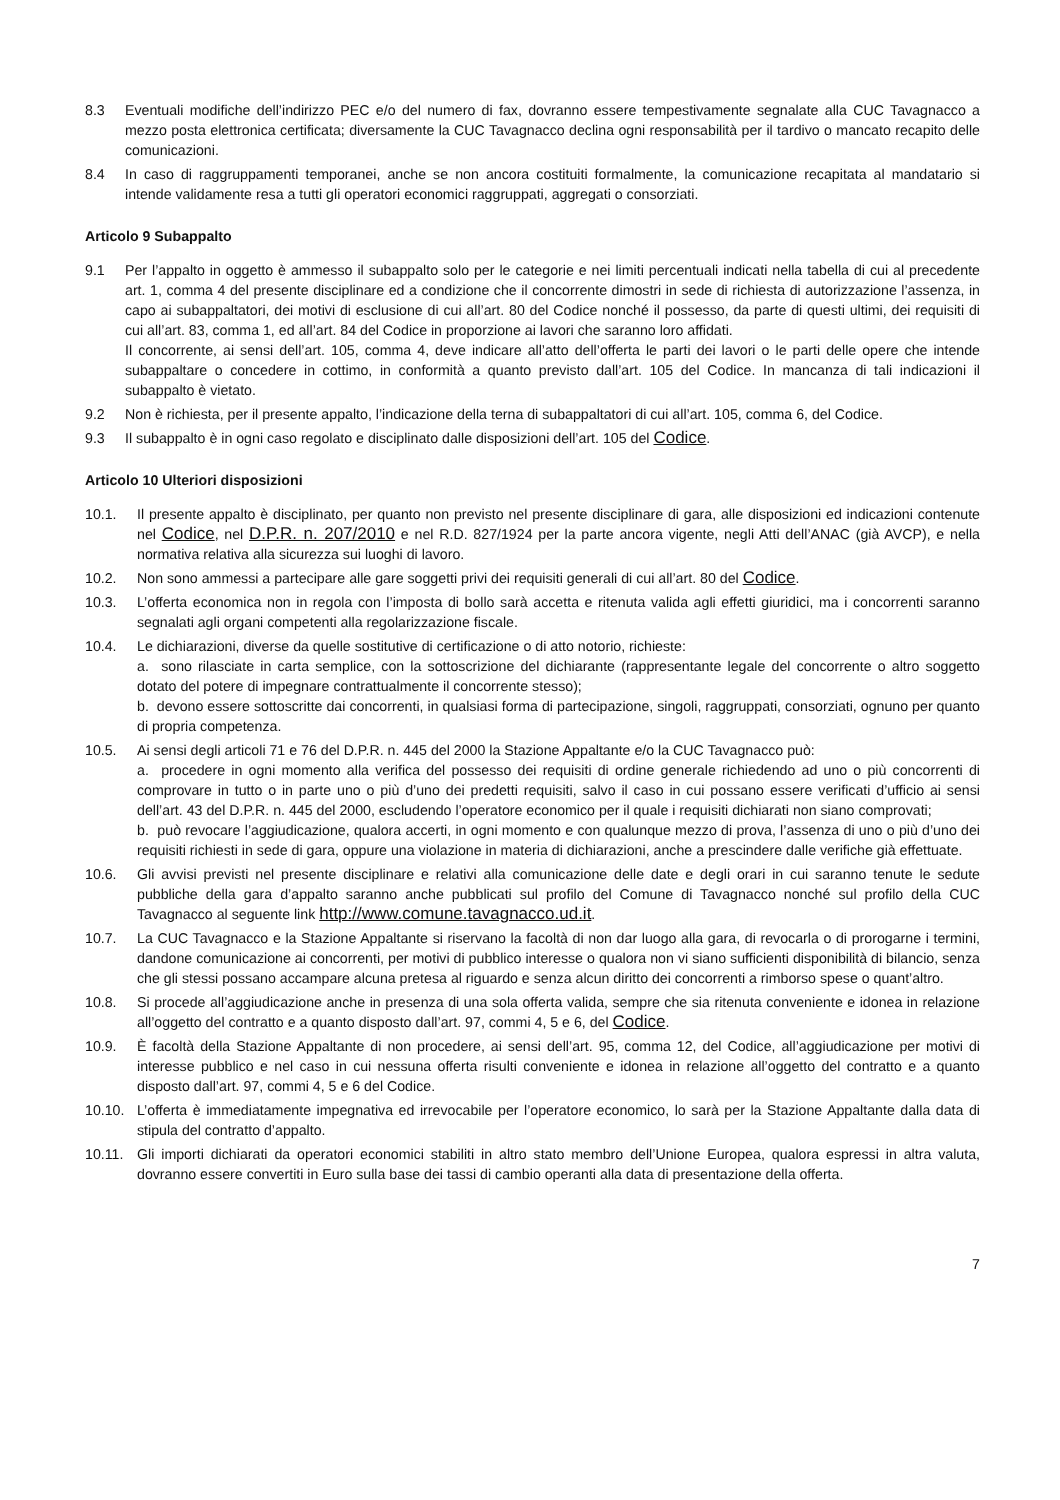8.3 Eventuali modifiche dell’indirizzo PEC e/o del numero di fax, dovranno essere tempestivamente segnalate alla CUC Tavagnacco a mezzo posta elettronica certificata; diversamente la CUC Tavagnacco declina ogni responsabilità per il tardivo o mancato recapito delle comunicazioni.
8.4 In caso di raggruppamenti temporanei, anche se non ancora costituiti formalmente, la comunicazione recapitata al mandatario si intende validamente resa a tutti gli operatori economici raggruppati, aggregati o consorziati.
Articolo 9 Subappalto
9.1 Per l’appalto in oggetto è ammesso il subappalto solo per le categorie e nei limiti percentuali indicati nella tabella di cui al precedente art. 1, comma 4 del presente disciplinare ed a condizione che il concorrente dimostri in sede di richiesta di autorizzazione l’assenza, in capo ai subappaltatori, dei motivi di esclusione di cui all’art. 80 del Codice nonché il possesso, da parte di questi ultimi, dei requisiti di cui all’art. 83, comma 1, ed all’art. 84 del Codice in proporzione ai lavori che saranno loro affidati.
Il concorrente, ai sensi dell’art. 105, comma 4, deve indicare all’atto dell’offerta le parti dei lavori o le parti delle opere che intende subappaltare o concedere in cottimo, in conformità a quanto previsto dall’art. 105 del Codice. In mancanza di tali indicazioni il subappalto è vietato.
9.2 Non è richiesta, per il presente appalto, l’indicazione della terna di subappaltatori di cui all’art. 105, comma 6, del Codice.
9.3 Il subappalto è in ogni caso regolato e disciplinato dalle disposizioni dell’art. 105 del Codice.
Articolo 10 Ulteriori disposizioni
10.1. Il presente appalto è disciplinato, per quanto non previsto nel presente disciplinare di gara, alle disposizioni ed indicazioni contenute nel Codice, nel D.P.R. n. 207/2010 e nel R.D. 827/1924 per la parte ancora vigente, negli Atti dell’ANAC (già AVCP), e nella normativa relativa alla sicurezza sui luoghi di lavoro.
10.2. Non sono ammessi a partecipare alle gare soggetti privi dei requisiti generali di cui all’art. 80 del Codice.
10.3. L’offerta economica non in regola con l’imposta di bollo sarà accetta e ritenuta valida agli effetti giuridici, ma i concorrenti saranno segnalati agli organi competenti alla regolarizzazione fiscale.
10.4. Le dichiarazioni, diverse da quelle sostitutive di certificazione o di atto notorio, richieste:
a. sono rilasciate in carta semplice, con la sottoscrizione del dichiarante (rappresentante legale del concorrente o altro soggetto dotato del potere di impegnare contrattualmente il concorrente stesso);
b. devono essere sottoscritte dai concorrenti, in qualsiasi forma di partecipazione, singoli, raggruppati, consorziati, ognuno per quanto di propria competenza.
10.5. Ai sensi degli articoli 71 e 76 del D.P.R. n. 445 del 2000 la Stazione Appaltante e/o la CUC Tavagnacco può:
a. procedere in ogni momento alla verifica del possesso dei requisiti di ordine generale richiedendo ad uno o più concorrenti di comprovare in tutto o in parte uno o più d’uno dei predetti requisiti, salvo il caso in cui possano essere verificati d’ufficio ai sensi dell’art. 43 del D.P.R. n. 445 del 2000, escludendo l’operatore economico per il quale i requisiti dichiarati non siano comprovati;
b. può revocare l’aggiudicazione, qualora accerti, in ogni momento e con qualunque mezzo di prova, l’assenza di uno o più d’uno dei requisiti richiesti in sede di gara, oppure una violazione in materia di dichiarazioni, anche a prescindere dalle verifiche già effettuate.
10.6. Gli avvisi previsti nel presente disciplinare e relativi alla comunicazione delle date e degli orari in cui saranno tenute le sedute pubbliche della gara d’appalto saranno anche pubblicati sul profilo del Comune di Tavagnacco nonché sul profilo della CUC Tavagnacco al seguente link http://www.comune.tavagnacco.ud.it.
10.7. La CUC Tavagnacco e la Stazione Appaltante si riservano la facoltà di non dar luogo alla gara, di revocarla o di prorogarne i termini, dandone comunicazione ai concorrenti, per motivi di pubblico interesse o qualora non vi siano sufficienti disponibilità di bilancio, senza che gli stessi possano accampare alcuna pretesa al riguardo e senza alcun diritto dei concorrenti a rimborso spese o quant’altro.
10.8. Si procede all’aggiudicazione anche in presenza di una sola offerta valida, sempre che sia ritenuta conveniente e idonea in relazione all’oggetto del contratto e a quanto disposto dall’art. 97, commi 4, 5 e 6, del Codice.
10.9. È facoltà della Stazione Appaltante di non procedere, ai sensi dell’art. 95, comma 12, del Codice, all’aggiudicazione per motivi di interesse pubblico e nel caso in cui nessuna offerta risulti conveniente e idonea in relazione all’oggetto del contratto e a quanto disposto dall’art. 97, commi 4, 5 e 6 del Codice.
10.10. L’offerta è immediatamente impegnativa ed irrevocabile per l’operatore economico, lo sarà per la Stazione Appaltante dalla data di stipula del contratto d’appalto.
10.11. Gli importi dichiarati da operatori economici stabiliti in altro stato membro dell’Unione Europea, qualora espressi in altra valuta, dovranno essere convertiti in Euro sulla base dei tassi di cambio operanti alla data di presentazione della offerta.
7